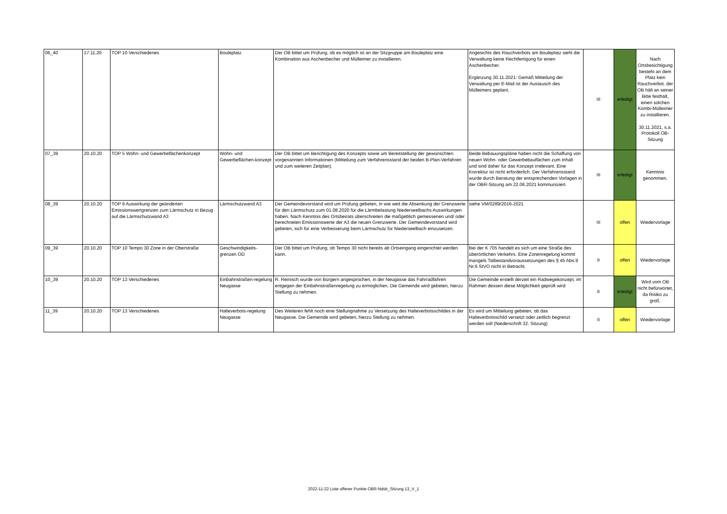| 06_40 | 17.11.20 | TOP 10 Verschiedenes | Bouleplatz | Der OB bittet um Prüfung, ob es möglich ist an der Sitzgruppe am Bouleplatz eine Kombination aus Aschenbecher und Mülleimer zu installieren. | Angesichts des Rauchverbots am Bouleplatz sieht die Verwaltung keine Rechtfertigung für einen Aschenbecher. Ergänzung 30.11.2021: Gemäß Mitteilung der Verwaltung per E-Mail ist der Austausch des Mülleimers geplant. | III | erledigt | Nach Ortsbesichtigung besteht an dem Platz kein Rauchverbot. der OB hält an seiner Bitte festhält, einen solchen Kombi-Mülleimer zu installieren. 30.11.2021, s.a. Protokoll OB-Sitzung |
| 07_39 | 20.10.20 | TOP 5 Wohn- und Gewerbeflächenkonzept | Wohn- und Gewerbeflächen-konzept | Der OB bittet um Berichtigung des Konzepts sowie um Bereitstellung der gewünschten vorgenannten Informationen (Mitteilung zum Verfahrensstand der beiden B-Plan-Verfahren und zum weiteren Zeitplan). | Beide Bebauungspläne haben nicht die Schaffung von neuen Wohn- oder Gewerbebauflächen zum Inhalt und sind daher für das Konzept irrelevant. Eine Korrektur ist nicht erforderlich. Der Verfahrensstand wurde durch Beratung der entsprechenden Vorlagen in der OBR-Sitzung am 22.06.2021 kommuniziert. | III | erledigt | Kenntnis genommen. |
| 08_39 | 20.10.20 | TOP 9 Auswirkung der geänderten Emissionswertgrenzen zum Lärmschutz in Bezug auf die Lärmschutzwand A3 | Lärmschutzwand A3 | Der Gemeindevorstand wird um Prüfung gebeten, in wie weit die Absenkung der Grenzwerte für den Lärmschutz zum 01.08.2020 für die Lärmbelastung Niederseelbachs Auswirkungen haben. Nach Kenntnis des Ortsbeirats überschreiten die maßgeblich gemessenen und/ oder berechneten Emissionswerte der A3 die neuen Grenzwerte. Der Gemeindevorstand wird gebeten, sich für eine Verbesserung beim Lärmschutz für Niederseelbach einzusetzen. | siehe VM/0289/2016-2021 | III | offen | Wiedervorlage |
| 09_39 | 20.10.20 | TOP 10 Tempo 30 Zone in der Oberstraße | Geschwindigkeits-grenzen OD | Der OB bittet um Prüfung, ob Tempo 30 nicht bereits ab Ortseingang eingerichtet werden kann. | Bei der K 705 handelt es sich um eine Straße des überörtlichen Verkehrs. Eine Zonenregelung kommt mangels Tatbestandvoraussetzungen des § 45 Abs.9 Nr.6 StVO nicht in Betracht. | II | offen | Wiedervorlage |
| 10_39 | 20.10.20 | TOP 13 Verschiedenes | Einbahnstraßen-regelung Neugasse | R. Reinisch wurde von Bürgern angesprochen, in der Neugasse das Fahrradfahren entgegen der Einbahnstraßenregelung zu ermöglichen. Die Gemeinde wird gebeten, hierzu Stellung zu nehmen. | Die Gemeinde erstellt derzeit ein Radwegekonzept, im Rahmen dessen diese Möglichkeit geprüft wird | II | erledigt | Wird vom OB nicht befürwortet, da Risiko zu groß. |
| 11_39 | 20.10.20 | TOP 13 Verschiedenes | Halteverbots-regelung Neugasse | Des Weiteren fehlt noch eine Stellungnahme zu Versetzung des Halteverbotsschildes in der Neugasse. Die Gemeinde wird gebeten, hierzu Stellung zu nehmen. | Es wird um Mitteilung gebeten, ob das Halteverbotsschild versetzt oder zeitlich begrenzt werden soll (Niederschrift 32. Sitzung) | II | offen | Wiedervorlage |
2022-11-22 Liste offener Punkte OBR-Ndsb_Sitzung 13_V_1